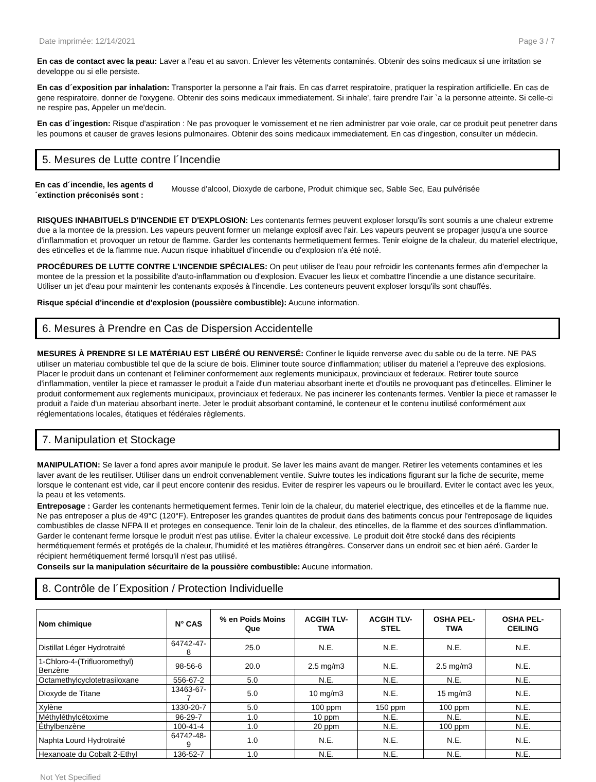Date imprimée: 12/14/2021 Page 3 / 7
En cas de contact avec la peau: Laver a l'eau et au savon. Enlever les vêtements contaminés. Obtenir des soins medicaux si une irritation se developpe ou si elle persiste.
En cas d´exposition par inhalation: Transporter la personne a l'air frais. En cas d'arret respiratoire, pratiquer la respiration artificielle. En cas de gene respiratoire, donner de l'oxygene. Obtenir des soins medicaux immediatement. Si inhale', faire prendre l'air `a la personne atteinte. Si celle-ci ne respire pas, Appeler un me'decin.
En cas d´ingestion: Risque d'aspiration : Ne pas provoquer le vomissement et ne rien administrer par voie orale, car ce produit peut penetrer dans les poumons et causer de graves lesions pulmonaires. Obtenir des soins medicaux immediatement. En cas d'ingestion, consulter un médecin.
5. Mesures de Lutte contre l´Incendie
En cas d´incendie, les agents d´extinction préconisés sont : Mousse d'alcool, Dioxyde de carbone, Produit chimique sec, Sable Sec, Eau pulvérisée
RISQUES INHABITUELS D'INCENDIE ET D'EXPLOSION: Les contenants fermes peuvent exploser lorsqu'ils sont soumis a une chaleur extreme due a la montee de la pression. Les vapeurs peuvent former un melange explosif avec l'air. Les vapeurs peuvent se propager jusqu'a une source d'inflammation et provoquer un retour de flamme. Garder les contenants hermetiquement fermes. Tenir eloigne de la chaleur, du materiel electrique, des etincelles et de la flamme nue. Aucun risque inhabituel d'incendie ou d'explosion n'a été noté.
PROCÉDURES DE LUTTE CONTRE L'INCENDIE SPÉCIALES: On peut utiliser de l'eau pour refroidir les contenants fermes afin d'empecher la montee de la pression et la possibilite d'auto-inflammation ou d'explosion. Evacuer les lieux et combattre l'incendie a une distance securitaire. Utiliser un jet d'eau pour maintenir les contenants exposés à l'incendie. Les conteneurs peuvent exploser lorsqu'ils sont chauffés.
Risque spécial d'incendie et d'explosion (poussière combustible): Aucune information.
6. Mesures à Prendre en Cas de Dispersion Accidentelle
MESURES À PRENDRE SI LE MATÉRIAU EST LIBÉRÉ OU RENVERSÉ: Confiner le liquide renverse avec du sable ou de la terre. NE PAS utiliser un materiau combustible tel que de la sciure de bois. Eliminer toute source d'inflammation; utiliser du materiel a l'epreuve des explosions. Placer le produit dans un contenant et l'eliminer conformement aux reglements municipaux, provinciaux et federaux. Retirer toute source d'inflammation, ventiler la piece et ramasser le produit a l'aide d'un materiau absorbant inerte et d'outils ne provoquant pas d'etincelles. Eliminer le produit conformement aux reglements municipaux, provinciaux et federaux. Ne pas incinerer les contenants fermes. Ventiler la piece et ramasser le produit a l'aide d'un materiau absorbant inerte. Jeter le produit absorbant contaminé, le conteneur et le contenu inutilisé conformément aux réglementations locales, étatiques et fédérales règlements.
7. Manipulation et Stockage
MANIPULATION: Se laver a fond apres avoir manipule le produit. Se laver les mains avant de manger. Retirer les vetements contamines et les laver avant de les reutiliser. Utiliser dans un endroit convenablement ventile. Suivre toutes les indications figurant sur la fiche de securite, meme lorsque le contenant est vide, car il peut encore contenir des residus. Eviter de respirer les vapeurs ou le brouillard. Eviter le contact avec les yeux, la peau et les vetements.
Entreposage : Garder les contenants hermetiquement fermes. Tenir loin de la chaleur, du materiel electrique, des etincelles et de la flamme nue. Ne pas entreposer a plus de 49°C (120°F). Entreposer les grandes quantites de produit dans des batiments concus pour l'entreposage de liquides combustibles de classe NFPA II et proteges en consequence. Tenir loin de la chaleur, des etincelles, de la flamme et des sources d'inflammation. Garder le contenant ferme lorsque le produit n'est pas utilise. Éviter la chaleur excessive. Le produit doit être stocké dans des récipients hermétiquement fermés et protégés de la chaleur, l'humidité et les matières étrangères. Conserver dans un endroit sec et bien aéré. Garder le récipient hermétiquement fermé lorsqu'il n'est pas utilisé.
Conseils sur la manipulation sécuritaire de la poussière combustible: Aucune information.
8. Contrôle de l´Exposition / Protection Individuelle
| Nom chimique | N° CAS | % en Poids Moins Que | ACGIH TLV-TWA | ACGIH TLV-STEL | OSHA PEL-TWA | OSHA PEL-CEILING |
| --- | --- | --- | --- | --- | --- | --- |
| Distillat Léger Hydrotraité | 64742-47-8 | 25.0 | N.E. | N.E. | N.E. | N.E. |
| 1-Chloro-4-(Trifluoromethyl) Benzène | 98-56-6 | 20.0 | 2.5 mg/m3 | N.E. | 2.5 mg/m3 | N.E. |
| Octamethylcyclotetrasiloxane | 556-67-2 | 5.0 | N.E. | N.E. | N.E. | N.E. |
| Dioxyde de Titane | 13463-67-7 | 5.0 | 10 mg/m3 | N.E. | 15 mg/m3 | N.E. |
| Xylène | 1330-20-7 | 5.0 | 100 ppm | 150 ppm | 100 ppm | N.E. |
| Méthyléthylcétoxime | 96-29-7 | 1.0 | 10 ppm | N.E. | N.E. | N.E. |
| Éthylbenzène | 100-41-4 | 1.0 | 20 ppm | N.E. | 100 ppm | N.E. |
| Naphta Lourd Hydrotraité | 64742-48-9 | 1.0 | N.E. | N.E. | N.E. | N.E. |
| Hexanoate du Cobalt 2-Ethyl | 136-52-7 | 1.0 | N.E. | N.E. | N.E. | N.E. |
Not Yet Specified